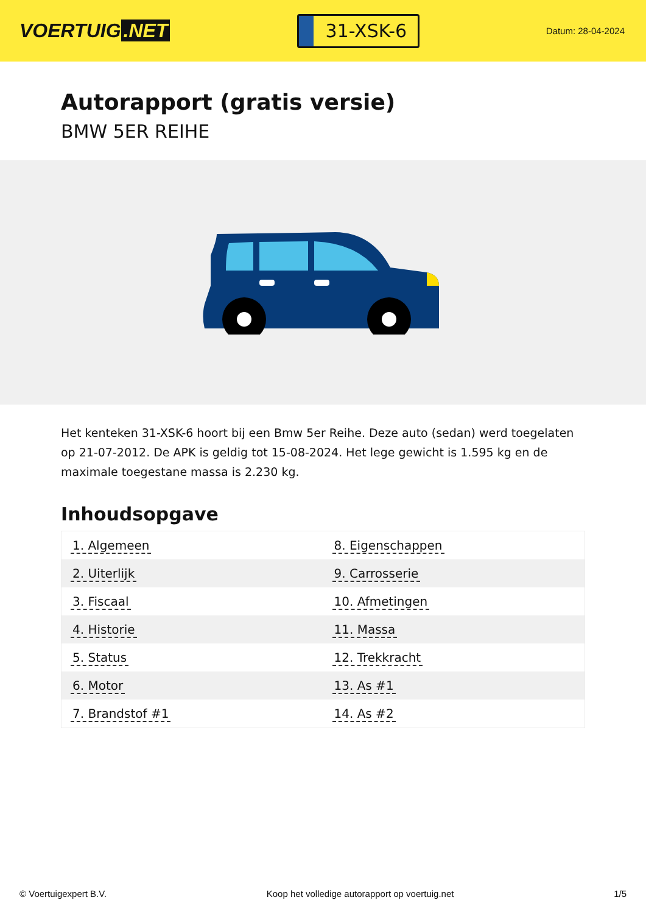VOERTUIG.NET
31-XSK-6
Datum: 28-04-2024
Autorapport (gratis versie)
BMW 5ER REIHE
Het kenteken 31-XSK-6 hoort bij een Bmw 5er Reihe. Deze auto (sedan) werd toegelaten op 21-07-2012. De APK is geldig tot 15-08-2024. Het lege gewicht is 1.595 kg en de maximale toegestane massa is 2.230 kg.
Inhoudsopgave
| 1. Algemeen | 8. Eigenschappen |
| 2. Uiterlijk | 9. Carrosserie |
| 3. Fiscaal | 10. Afmetingen |
| 4. Historie | 11. Massa |
| 5. Status | 12. Trekkracht |
| 6. Motor | 13. As #1 |
| 7. Brandstof #1 | 14. As #2 |
© Voertuigexpert B.V. Koop het volledige autorapport op voertuig.net 1/5